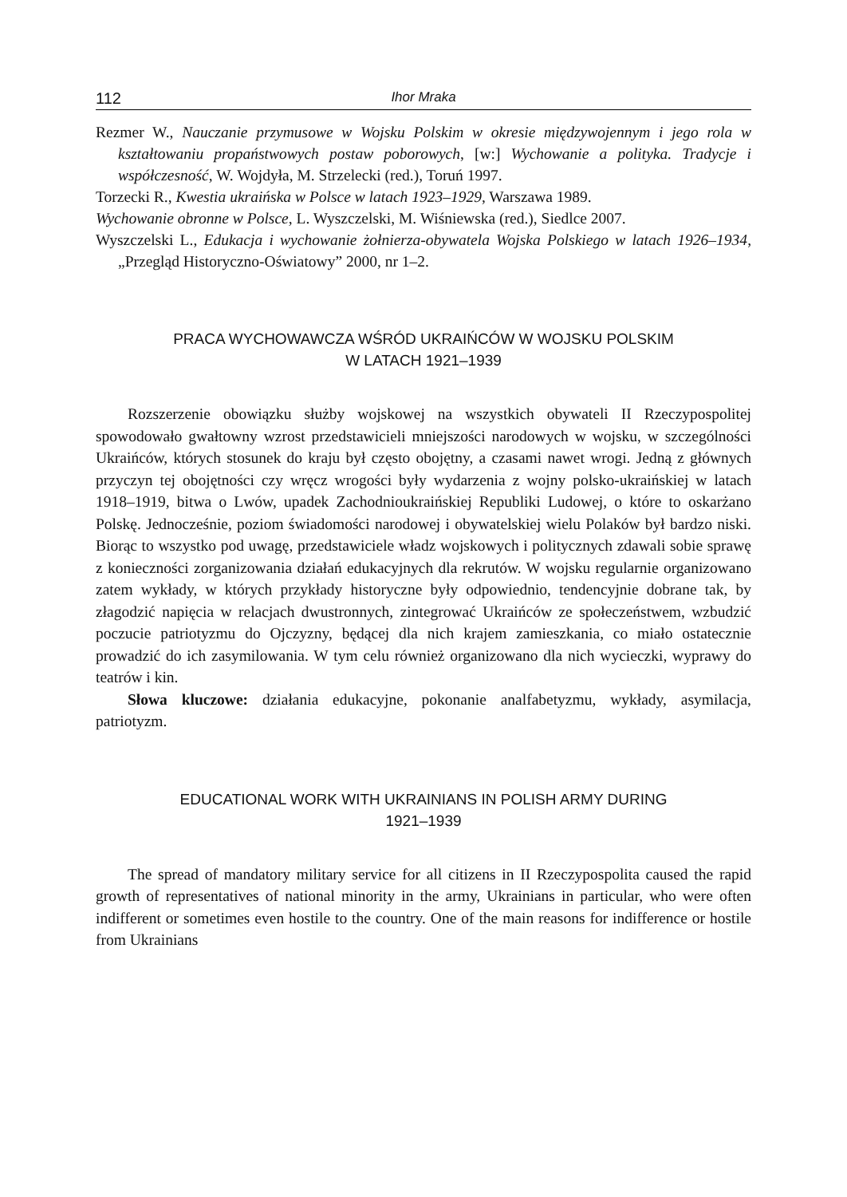112 Ihor Mraka
Rezmer W., Nauczanie przymusowe w Wojsku Polskim w okresie międzywojennym i jego rola w kształtowaniu propaństwowych postaw poborowych, [w:] Wychowanie a polityka. Tradycje i współczesność, W. Wojdyła, M. Strzelecki (red.), Toruń 1997.
Torzecki R., Kwestia ukraińska w Polsce w latach 1923–1929, Warszawa 1989.
Wychowanie obronne w Polsce, L. Wyszczelski, M. Wiśniewska (red.), Siedlce 2007.
Wyszczelski L., Edukacja i wychowanie żołnierza-obywatela Wojska Polskiego w latach 1926–1934, „Przegląd Historyczno-Oświatowy” 2000, nr 1–2.
PRACA WYCHOWAWCZA WŚRÓD UKRAIŃCÓW W WOJSKU POLSKIM
W LATACH 1921–1939
Rozszerzenie obowiązku służby wojskowej na wszystkich obywateli II Rzeczypospolitej spowodowało gwałtowny wzrost przedstawicieli mniejszości narodowych w wojsku, w szczególności Ukraińców, których stosunek do kraju był często obojętny, a czasami nawet wrogi. Jedną z głównych przyczyn tej obojętności czy wręcz wrogości były wydarzenia z wojny polsko-ukraińskiej w latach 1918–1919, bitwa o Lwów, upadek Zachodnioukraińskiej Republiki Ludowej, o które to oskarżano Polskę. Jednocześnie, poziom świadomości narodowej i obywatelskiej wielu Polaków był bardzo niski. Biorąc to wszystko pod uwagę, przedstawiciele władz wojskowych i politycznych zdawali sobie sprawę z konieczności zorganizowania działań edukacyjnych dla rekrutów. W wojsku regularnie organizowano zatem wykłady, w których przykłady historyczne były odpowiednio, tendencyjnie dobrane tak, by złagodzić napięcia w relacjach dwustronnych, zintegrować Ukraińców ze społeczeństwem, wzbudzić poczucie patriotyzmu do Ojczyzny, będącej dla nich krajem zamieszkania, co miało ostatecznie prowadzić do ich zasymilowania. W tym celu również organizowano dla nich wycieczki, wyprawy do teatrów i kin.
Słowa kluczowe: działania edukacyjne, pokonanie analfabetyzmu, wykłady, asymilacja, patriotyzm.
EDUCATIONAL WORK WITH UKRAINIANS IN POLISH ARMY DURING
1921–1939
The spread of mandatory military service for all citizens in II Rzeczypospolita caused the rapid growth of representatives of national minority in the army, Ukrainians in particular, who were often indifferent or sometimes even hostile to the country. One of the main reasons for indifference or hostile from Ukrainians